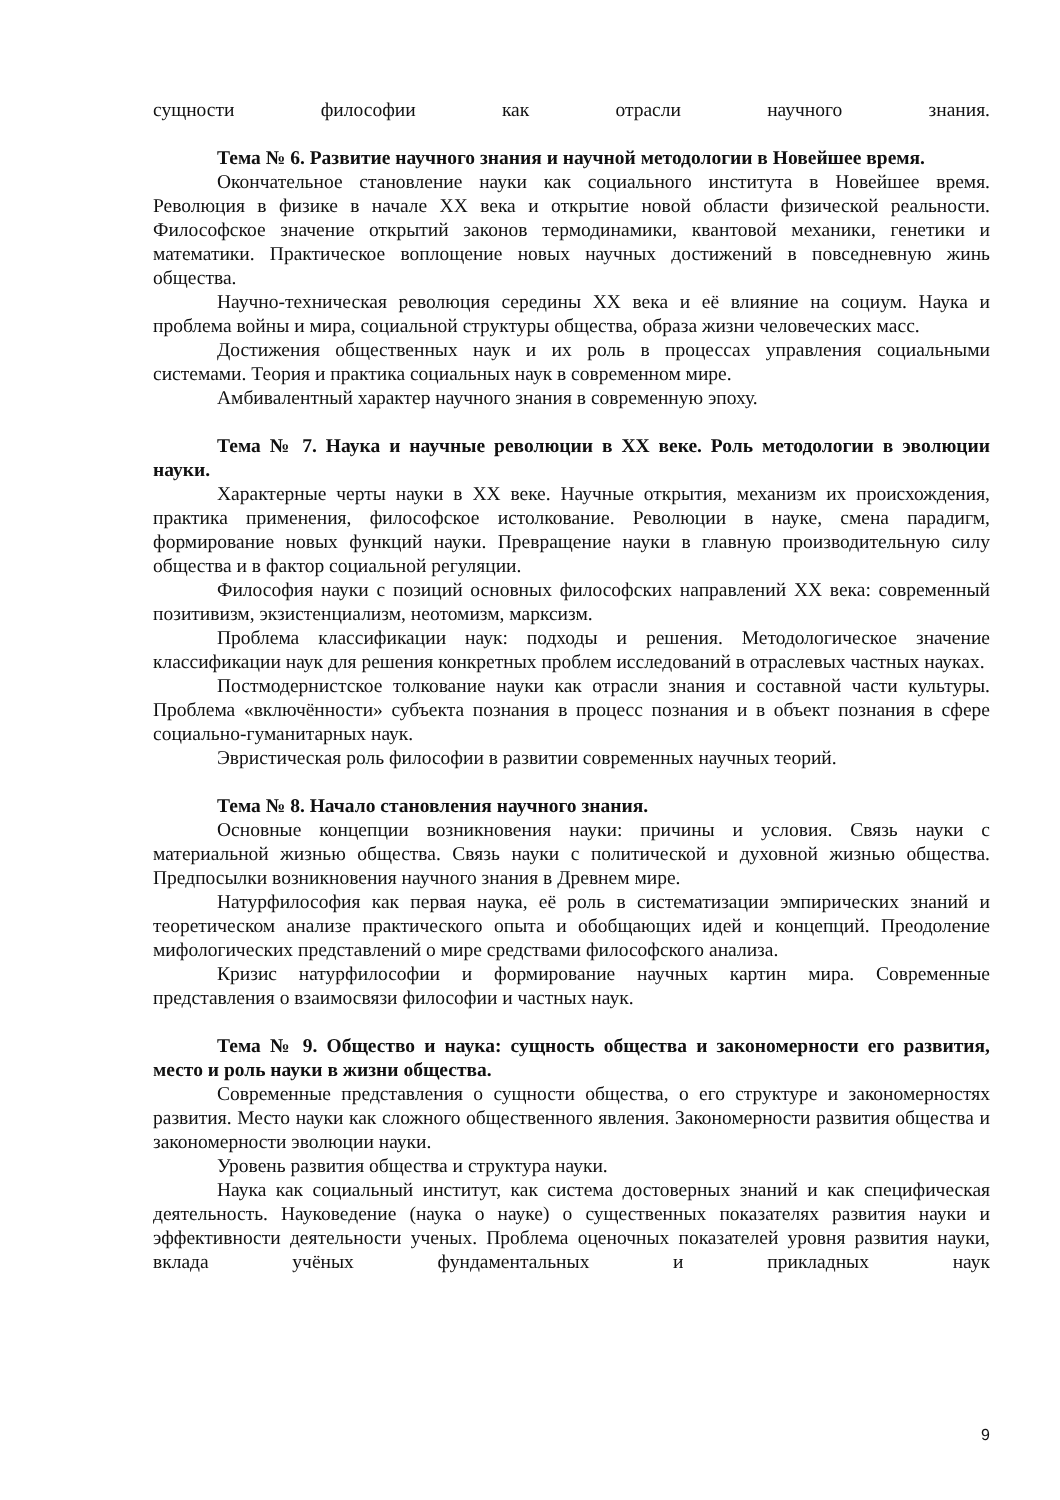сущности философии как отрасли научного знания.
Тема № 6. Развитие научного знания и научной методологии в Новейшее время.
Окончательное становление науки как социального института в Новейшее время. Революция в физике в начале XX века и открытие новой области физической реальности. Философское значение открытий законов термодинамики, квантовой механики, генетики и математики. Практическое воплощение новых научных достижений в повседневную жинь общества.
Научно-техническая революция середины XX века и её влияние на социум. Наука и проблема войны и мира, социальной структуры общества, образа жизни человеческих масс.
Достижения общественных наук и их роль в процессах управления социальными системами. Теория и практика социальных наук в современном мире.
Амбивалентный характер научного знания в современную эпоху.
Тема № 7. Наука и научные революции в XX веке. Роль методологии в эволюции науки.
Характерные черты науки в XX веке. Научные открытия, механизм их происхождения, практика применения, философское истолкование. Революции в науке, смена парадигм, формирование новых функций науки. Превращение науки в главную производительную силу общества и в фактор социальной регуляции.
Философия науки с позиций основных философских направлений XX века: современный позитивизм, экзистенциализм, неотомизм, марксизм.
Проблема классификации наук: подходы и решения. Методологическое значение классификации наук для решения конкретных проблем исследований в отраслевых частных науках.
Постмодернистское толкование науки как отрасли знания и составной части культуры. Проблема «включённости» субъекта познания в процесс познания и в объект познания в сфере социально-гуманитарных наук.
Эвристическая роль философии в развитии современных научных теорий.
Тема № 8. Начало становления научного знания.
Основные концепции возникновения науки: причины и условия. Связь науки с материальной жизнью общества. Связь науки с политической и духовной жизнью общества. Предпосылки возникновения научного знания в Древнем мире.
Натурфилософия как первая наука, её роль в систематизации эмпирических знаний и теоретическом анализе практического опыта и обобщающих идей и концепций. Преодоление мифологических представлений о мире средствами философского анализа.
Кризис натурфилософии и формирование научных картин мира. Современные представления о взаимосвязи философии и частных наук.
Тема № 9. Общество и наука: сущность общества и закономерности его развития, место и роль науки в жизни общества.
Современные представления о сущности общества, о его структуре и закономерностях развития. Место науки как сложного общественного явления. Закономерности развития общества и закономерности эволюции науки.
Уровень развития общества и структура науки.
Наука как социальный институт, как система достоверных знаний и как специфическая деятельность. Науковедение (наука о науке) о существенных показателях развития науки и эффективности деятельности ученых. Проблема оценочных показателей уровня развития науки, вклада учёных фундаментальных и прикладных наук
9